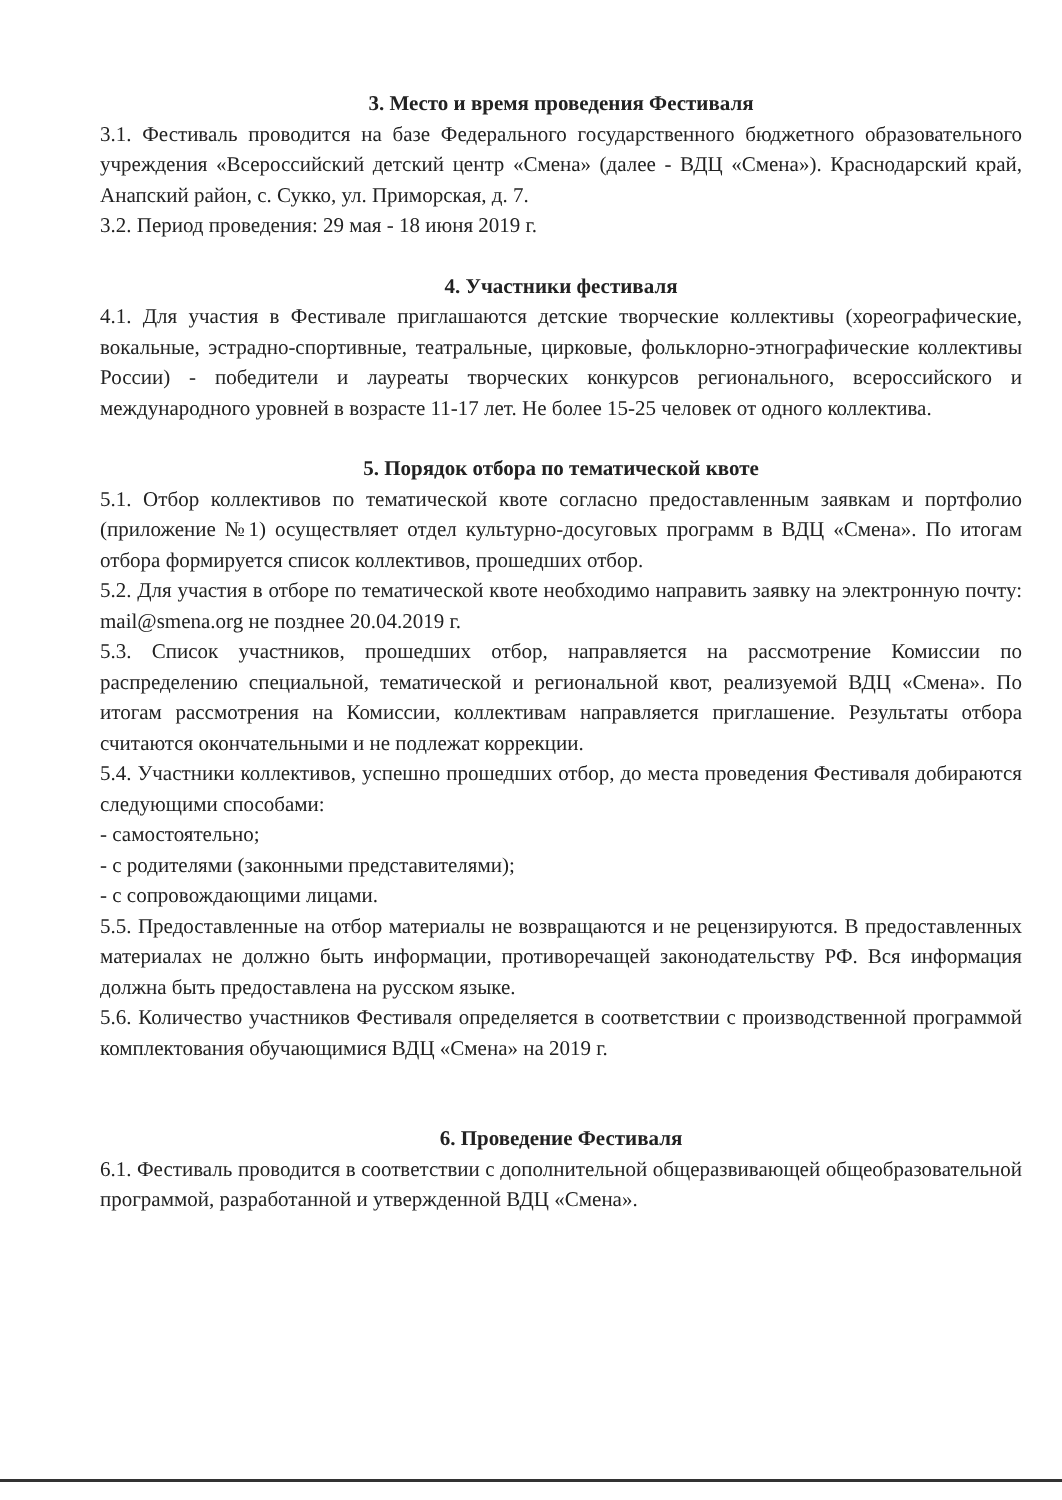3. Место и время проведения Фестиваля
3.1. Фестиваль проводится на базе Федерального государственного бюджетного образовательного учреждения «Всероссийский детский центр «Смена» (далее - ВДЦ «Смена»). Краснодарский край, Анапский район, с. Сукко, ул. Приморская, д. 7.
3.2. Период проведения: 29 мая - 18 июня 2019 г.
4. Участники фестиваля
4.1. Для участия в Фестивале приглашаются детские творческие коллективы (хореографические, вокальные, эстрадно-спортивные, театральные, цирковые, фольклорно-этнографические коллективы России) - победители и лауреаты творческих конкурсов регионального, всероссийского и международного уровней в возрасте 11-17 лет. Не более 15-25 человек от одного коллектива.
5. Порядок отбора по тематической квоте
5.1. Отбор коллективов по тематической квоте согласно предоставленным заявкам и портфолио (приложение №1) осуществляет отдел культурно-досуговых программ в ВДЦ «Смена». По итогам отбора формируется список коллективов, прошедших отбор.
5.2. Для участия в отборе по тематической квоте необходимо направить заявку на электронную почту: mail@smena.org не позднее 20.04.2019 г.
5.3. Список участников, прошедших отбор, направляется на рассмотрение Комиссии по распределению специальной, тематической и региональной квот, реализуемой ВДЦ «Смена». По итогам рассмотрения на Комиссии, коллективам направляется приглашение. Результаты отбора считаются окончательными и не подлежат коррекции.
5.4. Участники коллективов, успешно прошедших отбор, до места проведения Фестиваля добираются следующими способами:
- самостоятельно;
- с родителями (законными представителями);
- с сопровождающими лицами.
5.5. Предоставленные на отбор материалы не возвращаются и не рецензируются. В предоставленных материалах не должно быть информации, противоречащей законодательству РФ. Вся информация должна быть предоставлена на русском языке.
5.6. Количество участников Фестиваля определяется в соответствии с производственной программой комплектования обучающимися ВДЦ «Смена» на 2019 г.
6. Проведение Фестиваля
6.1. Фестиваль проводится в соответствии с дополнительной общеразвивающей общеобразовательной программой, разработанной и утвержденной ВДЦ «Смена».